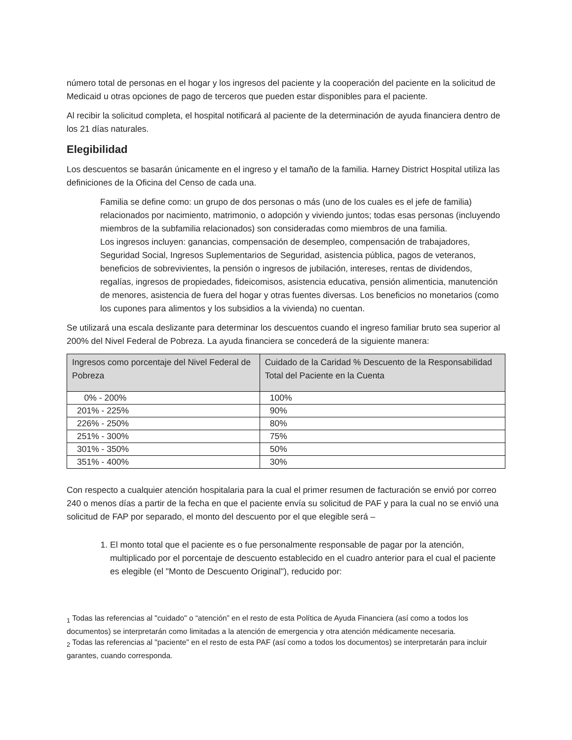número total de personas en el hogar y los ingresos del paciente y la cooperación del paciente en la solicitud de Medicaid u otras opciones de pago de terceros que pueden estar disponibles para el paciente.
Al recibir la solicitud completa, el hospital notificará al paciente de la determinación de ayuda financiera dentro de los 21 días naturales.
Elegibilidad
Los descuentos se basarán únicamente en el ingreso y el tamaño de la familia. Harney District Hospital utiliza las definiciones de la Oficina del Censo de cada una.
Familia se define como: un grupo de dos personas o más (uno de los cuales es el jefe de familia) relacionados por nacimiento, matrimonio, o adopción y viviendo juntos; todas esas personas (incluyendo miembros de la subfamilia relacionados) son consideradas como miembros de una familia.
Los ingresos incluyen: ganancias, compensación de desempleo, compensación de trabajadores, Seguridad Social, Ingresos Suplementarios de Seguridad, asistencia pública, pagos de veteranos, beneficios de sobrevivientes, la pensión o ingresos de jubilación, intereses, rentas de dividendos, regalías, ingresos de propiedades, fideicomisos, asistencia educativa, pensión alimenticia, manutención de menores, asistencia de fuera del hogar y otras fuentes diversas. Los beneficios no monetarios (como los cupones para alimentos y los subsidios a la vivienda) no cuentan.
Se utilizará una escala deslizante para determinar los descuentos cuando el ingreso familiar bruto sea superior al 200% del Nivel Federal de Pobreza. La ayuda financiera se concederá de la siguiente manera:
| Ingresos como porcentaje del Nivel Federal de Pobreza | Cuidado de la Caridad % Descuento de la Responsabilidad Total del Paciente en la Cuenta |
| --- | --- |
| 0% - 200% | 100% |
| 201% - 225% | 90% |
| 226% - 250% | 80% |
| 251% - 300% | 75% |
| 301% - 350% | 50% |
| 351% - 400% | 30% |
Con respecto a cualquier atención hospitalaria para la cual el primer resumen de facturación se envió por correo 240 o menos días a partir de la fecha en que el paciente envía su solicitud de PAF y para la cual no se envió una solicitud de FAP por separado, el monto del descuento por el que elegible será –
1. El monto total que el paciente es o fue personalmente responsable de pagar por la atención, multiplicado por el porcentaje de descuento establecido en el cuadro anterior para el cual el paciente es elegible (el "Monto de Descuento Original"), reducido por:
<sub>1</sub> Todas las referencias al "cuidado" o “atención” en el resto de esta Política de Ayuda Financiera (así como a todos los documentos) se interpretarán como limitadas a la atención de emergencia y otra atención médicamente necesaria.
<sub>2</sub> Todas las referencias al "paciente" en el resto de esta PAF (así como a todos los documentos) se interpretarán para incluir garantes, cuando corresponda.